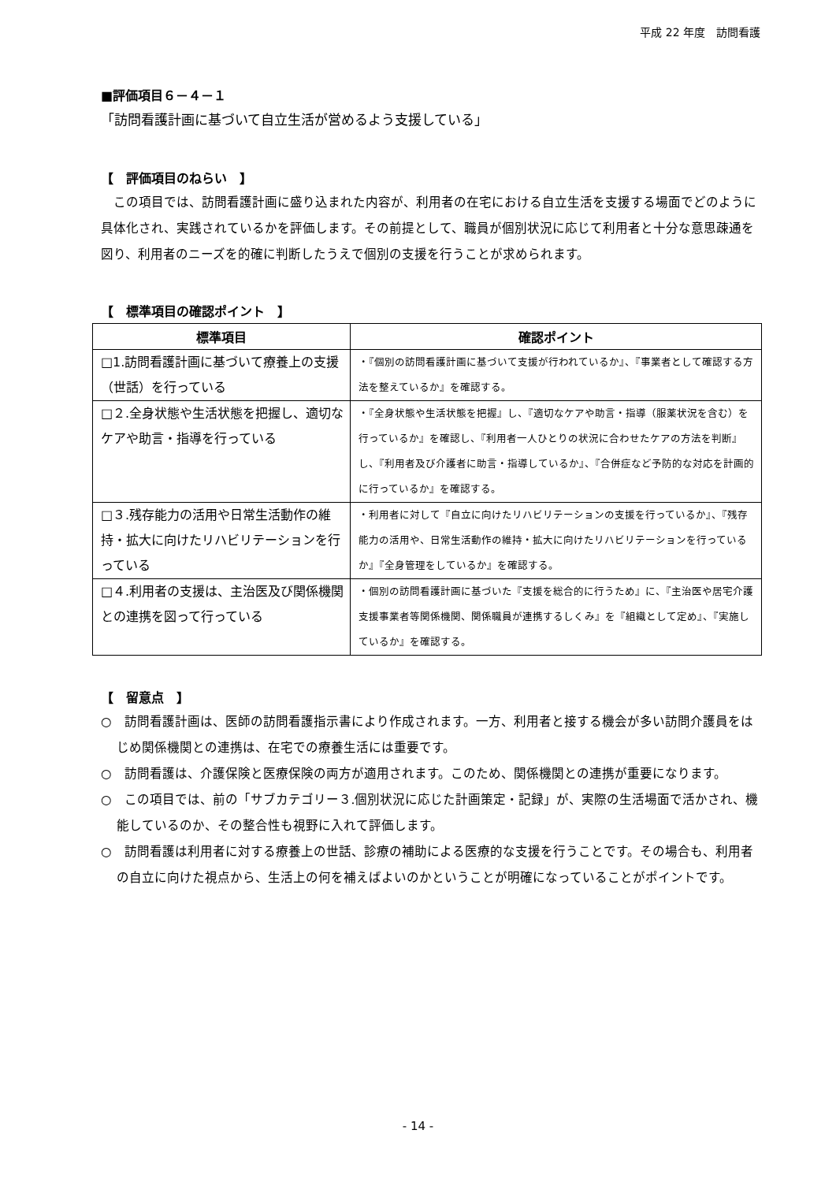平成 22 年度　訪問看護
■評価項目６－４－１
「訪問看護計画に基づいて自立生活が営めるよう支援している」
【　評価項目のねらい　】
この項目では、訪問看護計画に盛り込まれた内容が、利用者の在宅における自立生活を支援する場面でどのように具体化され、実践されているかを評価します。その前提として、職員が個別状況に応じて利用者と十分な意思疎通を図り、利用者のニーズを的確に判断したうえで個別の支援を行うことが求められます。
【　標準項目の確認ポイント　】
| 標準項目 | 確認ポイント |
| --- | --- |
| □1.訪問看護計画に基づいて療養上の支援（世話）を行っている | ・『個別の訪問看護計画に基づいて支援が行われているか』、『事業者として確認する方法を整えているか』を確認する。 |
| □２.全身状態や生活状態を把握し、適切なケアや助言・指導を行っている | ・『全身状態や生活状態を把握』し、『適切なケアや助言・指導（服薬状況を含む）を行っているか』を確認し、『利用者一人ひとりの状況に合わせたケアの方法を判断』し、『利用者及び介護者に助言・指導しているか』、『合併症など予防的な対応を計画的に行っているか』を確認する。 |
| □３.残存能力の活用や日常生活動作の維持・拡大に向けたリハビリテーションを行っている | ・利用者に対して『自立に向けたリハビリテーションの支援を行っているか』、『残存能力の活用や、日常生活動作の維持・拡大に向けたリハビリテーションを行っているか』『全身管理をしているか』を確認する。 |
| □４.利用者の支援は、主治医及び関係機関との連携を図って行っている | ・個別の訪問看護計画に基づいた『支援を総合的に行うため』に、『主治医や居宅介護支援事業者等関係機関、関係職員が連携するしくみ』を『組織として定め』、『実施しているか』を確認する。 |
【　留意点　】
○　訪問看護計画は、医師の訪問看護指示書により作成されます。一方、利用者と接する機会が多い訪問介護員をはじめ関係機関との連携は、在宅での療養生活には重要です。
○　訪問看護は、介護保険と医療保険の両方が適用されます。このため、関係機関との連携が重要になります。
○　この項目では、前の「サブカテゴリー３.個別状況に応じた計画策定・記録」が、実際の生活場面で活かされ、機能しているのか、その整合性も視野に入れて評価します。
○　訪問看護は利用者に対する療養上の世話、診療の補助による医療的な支援を行うことです。その場合も、利用者の自立に向けた視点から、生活上の何を補えばよいのかということが明確になっていることがポイントです。
- 14 -